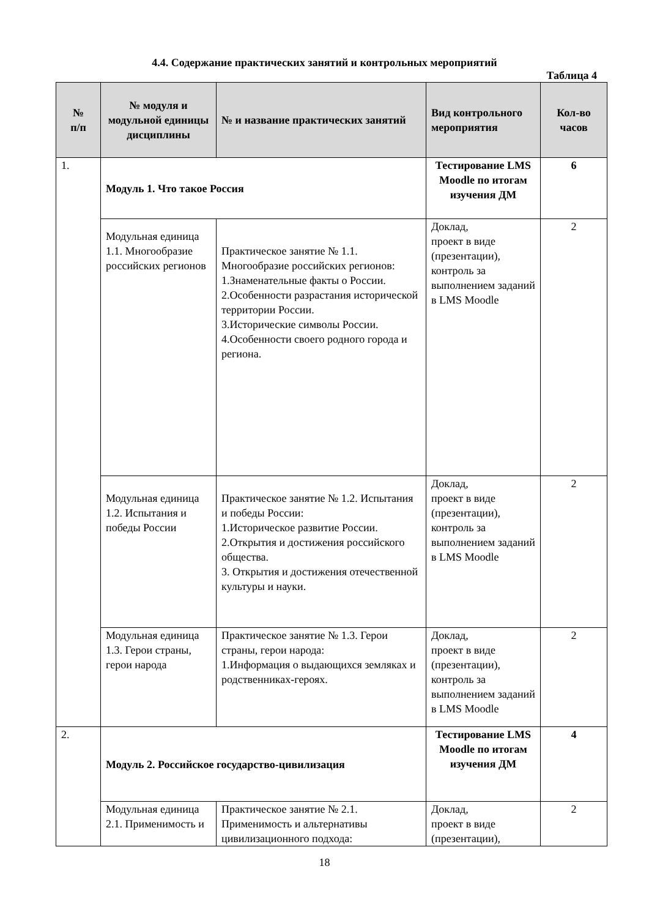4.4. Содержание практических занятий и контрольных мероприятий
Таблица 4
| № п/п | № модуля и модульной единицы дисциплины | № и название практических занятий | Вид контрольного мероприятия | Кол-во часов |
| --- | --- | --- | --- | --- |
| 1. | Модуль 1. Что такое Россия | | Тестирование LMS Moodle по итогам изучения ДМ | 6 |
| | Модульная единица 1.1. Многообразие российских регионов | Практическое занятие № 1.1. Многообразие российских регионов: 1.Знаменательные факты о России. 2.Особенности разрастания исторической территории России. 3.Исторические символы России. 4.Особенности своего родного города и региона. | Доклад, проект в виде (презентации), контроль за выполнением заданий в LMS Moodle | 2 |
| | Модульная единица 1.2. Испытания и победы России | Практическое занятие № 1.2. Испытания и победы России: 1.Историческое развитие России. 2.Открытия и достижения российского общества. 3. Открытия и достижения отечественной культуры и науки. | Доклад, проект в виде (презентации), контроль за выполнением заданий в LMS Moodle | 2 |
| | Модульная единица 1.3. Герои страны, герои народа | Практическое занятие № 1.3. Герои страны, герои народа: 1.Информация о выдающихся земляках и родственниках-героях. | Доклад, проект в виде (презентации), контроль за выполнением заданий в LMS Moodle | 2 |
| 2. | Модуль 2. Российское государство-цивилизация | | Тестирование LMS Moodle по итогам изучения ДМ | 4 |
| | Модульная единица 2.1. Применимость и | Практическое занятие № 2.1. Применимость и альтернативы цивилизационного подхода: | Доклад, проект в виде (презентации), | 2 |
18